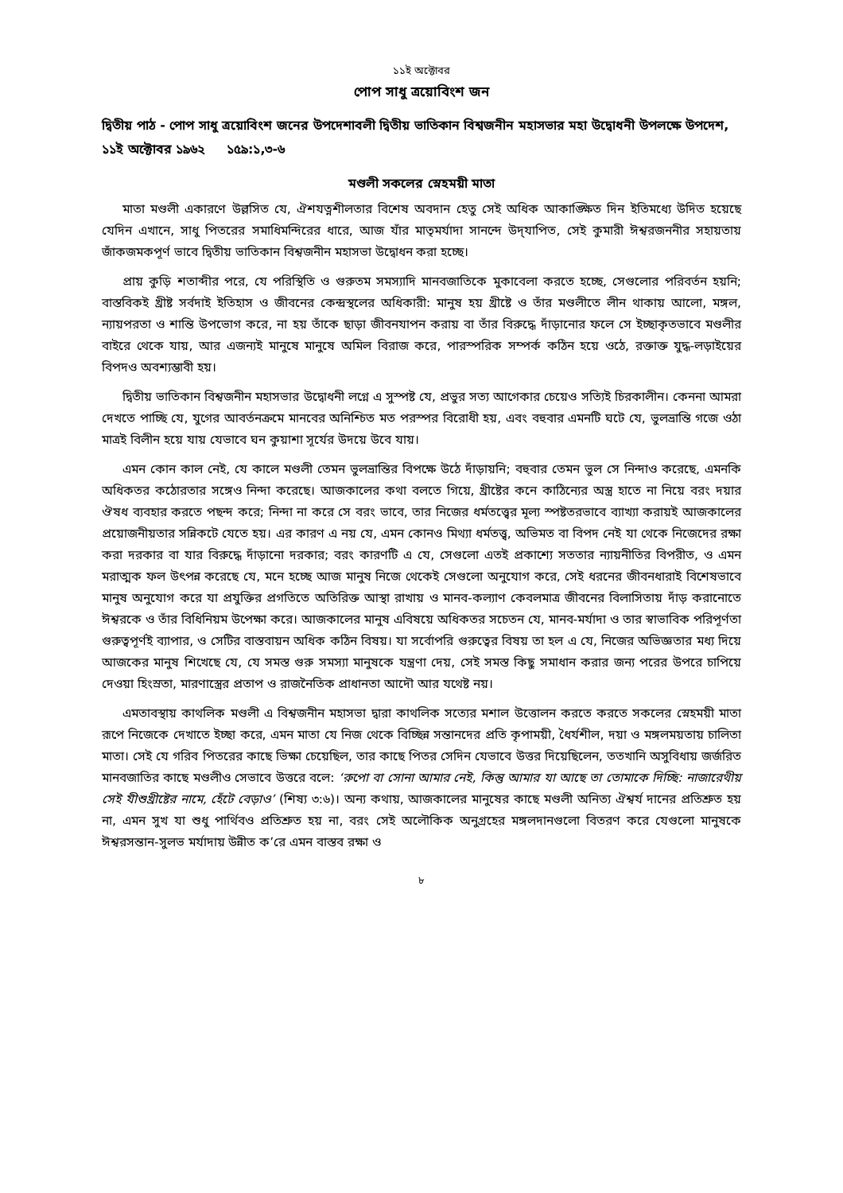১১ই অক্টোবর
পোপ সাধু ত্রয়োবিংশ জন
দ্বিতীয় পাঠ - পোপ সাধু ত্রয়োবিংশ জনের উপদেশাবলী দ্বিতীয় ভাতিকান বিশ্বজনীন মহাসভার মহা উদ্বোধনী উপলক্ষে উপদেশ, ১১ই অক্টোবর ১৯৬২ ১৫৯:১,৩-৬
মণ্ডলী সকলের স্নেহময়ী মাতা
মাতা মণ্ডলী একারণে উল্লসিত যে, ঐশযত্নশীলতার বিশেষ অবদান হেতু সেই অধিক আকাঙ্ক্ষিত দিন ইতিমধ্যে উদিত হয়েছে যেদিন এখানে, সাধু পিতরের সমাধিমন্দিরের ধারে, আজ যাঁর মাতৃমর্যাদা সানন্দে উদ্‌যাপিত, সেই কুমারী ঈশ্বরজননীর সহায়তায় জাঁকজমকপূর্ণ ভাবে দ্বিতীয় ভাতিকান বিশ্বজনীন মহাসভা উদ্বোধন করা হচ্ছে।
প্রায় কুড়ি শতাব্দীর পরে, যে পরিস্থিতি ও গুরুতম সমস্যাদি মানবজাতিকে মুকাবেলা করতে হচ্ছে, সেগুলোর পরিবর্তন হয়নি; বাস্তবিকই খ্রীষ্ট সর্বদাই ইতিহাস ও জীবনের কেন্দ্রস্থলের অধিকারী: মানুষ হয় খ্রীষ্টে ও তাঁর মণ্ডলীতে লীন থাকায় আলো, মঙ্গল, ন্যায়পরতা ও শান্তি উপভোগ করে, না হয় তাঁকে ছাড়া জীবনযাপন করায় বা তাঁর বিরুদ্ধে দাঁড়ানোর ফলে সে ইচ্ছাকৃতভাবে মণ্ডলীর বাইরে থেকে যায়, আর এজন্যই মানুষে মানুষে অমিল বিরাজ করে, পারস্পরিক সম্পর্ক কঠিন হয়ে ওঠে, রক্তাক্ত যুদ্ধ-লড়াইয়ের বিপদও অবশ্যম্ভাবী হয়।
দ্বিতীয় ভাতিকান বিশ্বজনীন মহাসভার উদ্বোধনী লগ্নে এ সুস্পষ্ট যে, প্রভুর সত্য আগেকার চেয়েও সত্যিই চিরকালীন। কেননা আমরা দেখতে পাচ্ছি যে, যুগের আবর্তনক্রমে মানবের অনিশ্চিত মত পরস্পর বিরোধী হয়, এবং বহুবার এমনটি ঘটে যে, ভুলভ্রান্তি গজে ওঠা মাত্রই বিলীন হয়ে যায় যেভাবে ঘন কুয়াশা সূর্যের উদয়ে উবে যায়।
এমন কোন কাল নেই, যে কালে মণ্ডলী তেমন ভুলভ্রান্তির বিপক্ষে উঠে দাঁড়ায়নি; বহুবার তেমন ভুল সে নিন্দাও করেছে, এমনকি অধিকতর কঠোরতার সঙ্গেও নিন্দা করেছে। আজকালের কথা বলতে গিয়ে, খ্রীষ্টের কনে কাঠিন্যের অস্ত্র হাতে না নিয়ে বরং দয়ার ঔষধ ব্যবহার করতে পছন্দ করে; নিন্দা না করে সে বরং ভাবে, তার নিজের ধর্মতত্ত্বের মূল্য স্পষ্টতরভাবে ব্যাখ্যা করায়ই আজকালের প্রয়োজনীয়তার সন্নিকটে যেতে হয়। এর কারণ এ নয় যে, এমন কোনও মিথ্যা ধর্মতত্ত্ব, অভিমত বা বিপদ নেই যা থেকে নিজেদের রক্ষা করা দরকার বা যার বিরুদ্ধে দাঁড়ানো দরকার; বরং কারণটি এ যে, সেগুলো এতই প্রকাশ্যে সততার ন্যায়নীতির বিপরীত, ও এমন মরাত্মক ফল উৎপন্ন করেছে যে, মনে হচ্ছে আজ মানুষ নিজে থেকেই সেগুলো অনুযোগ করে, সেই ধরনের জীবনধারাই বিশেষভাবে মানুষ অনুযোগ করে যা প্রযুক্তির প্রগতিতে অতিরিক্ত আস্থা রাখায় ও মানব-কল্যাণ কেবলমাত্র জীবনের বিলাসিতায় দাঁড় করানোতে ঈশ্বরকে ও তাঁর বিধিনিয়ম উপেক্ষা করে। আজকালের মানুষ এবিষয়ে অধিকতর সচেতন যে, মানব-মর্যাদা ও তার স্বাভাবিক পরিপূর্ণতা গুরুত্বপূর্ণই ব্যাপার, ও সেটির বাস্তবায়ন অধিক কঠিন বিষয়। যা সর্বোপরি গুরুত্বের বিষয় তা হল এ যে, নিজের অভিজ্ঞতার মধ্য দিয়ে আজকের মানুষ শিখেছে যে, যে সমস্ত গুরু সমস্যা মানুষকে যন্ত্রণা দেয়, সেই সমস্ত কিছু সমাধান করার জন্য পরের উপরে চাপিয়ে দেওয়া হিংস্রতা, মারণাস্ত্রের প্রতাপ ও রাজনৈতিক প্রাধানতা আদৌ আর যথেষ্ট নয়।
এমতাবস্থায় কাথলিক মণ্ডলী এ বিশ্বজনীন মহাসভা দ্বারা কাথলিক সত্যের মশাল উত্তোলন করতে করতে সকলের স্নেহময়ী মাতা রূপে নিজেকে দেখাতে ইচ্ছা করে, এমন মাতা যে নিজ থেকে বিচ্ছিন্ন সন্তানদের প্রতি কৃপাময়ী, ধৈর্যশীল, দয়া ও মঙ্গলময়তায় চালিতা মাতা। সেই যে গরিব পিতরের কাছে ভিক্ষা চেয়েছিল, তার কাছে পিতর সেদিন যেভাবে উত্তর দিয়েছিলেন, ততখানি অসুবিধায় জর্জরিত মানবজাতির কাছে মণ্ডলীও সেভাবে উত্তরে বলে: ‘রুপো বা সোনা আমার নেই, কিন্তু আমার যা আছে তা তোমাকে দিচ্ছি: নাজারেথীয় সেই যীশুখ্রীষ্টের নামে, হেঁটে বেড়াও’ (শিষ্য ৩:৬)। অন্য কথায়, আজকালের মানুষের কাছে মণ্ডলী অনিত্য ঐশ্বর্য দানের প্রতিশ্রুত হয় না, এমন সুখ যা শুধু পার্থিবও প্রতিশ্রুত হয় না, বরং সেই অলৌকিক অনুগ্রহের মঙ্গলদানগুলো বিতরণ করে যেগুলো মানুষকে ঈশ্বরসন্তান-সুলভ মর্যাদায় উন্নীত ক’রে এমন বাস্তব রক্ষা ও
৮